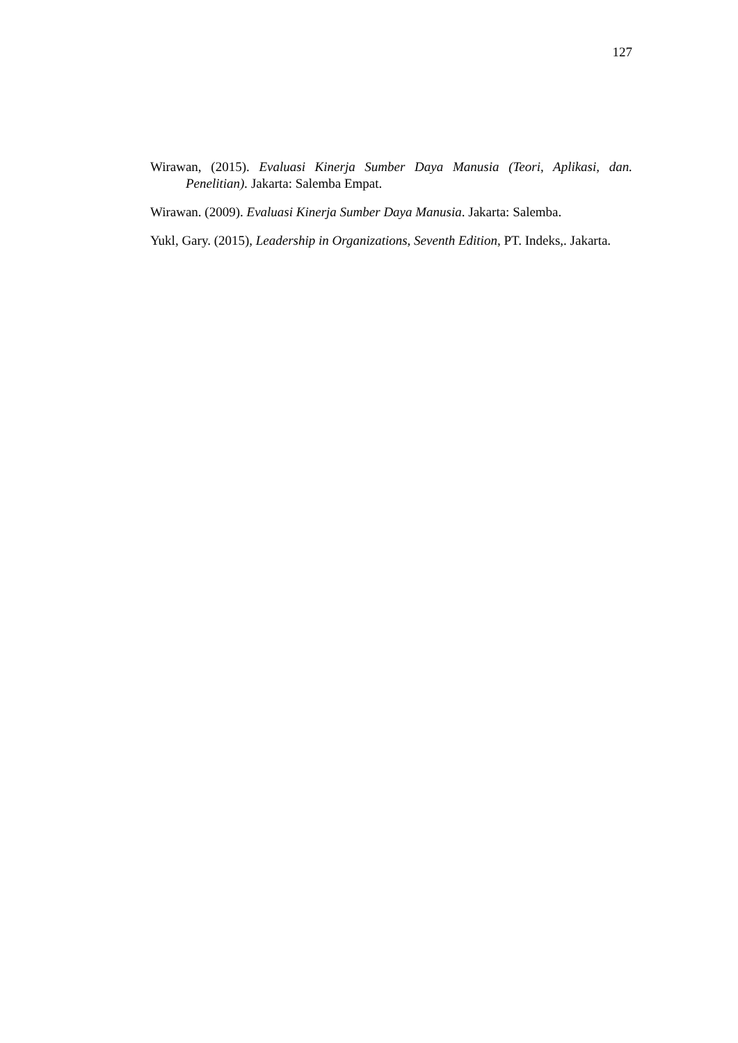127
Wirawan, (2015). Evaluasi Kinerja Sumber Daya Manusia (Teori, Aplikasi, dan. Penelitian). Jakarta: Salemba Empat.
Wirawan. (2009). Evaluasi Kinerja Sumber Daya Manusia. Jakarta: Salemba.
Yukl, Gary. (2015), Leadership in Organizations, Seventh Edition, PT. Indeks,. Jakarta.